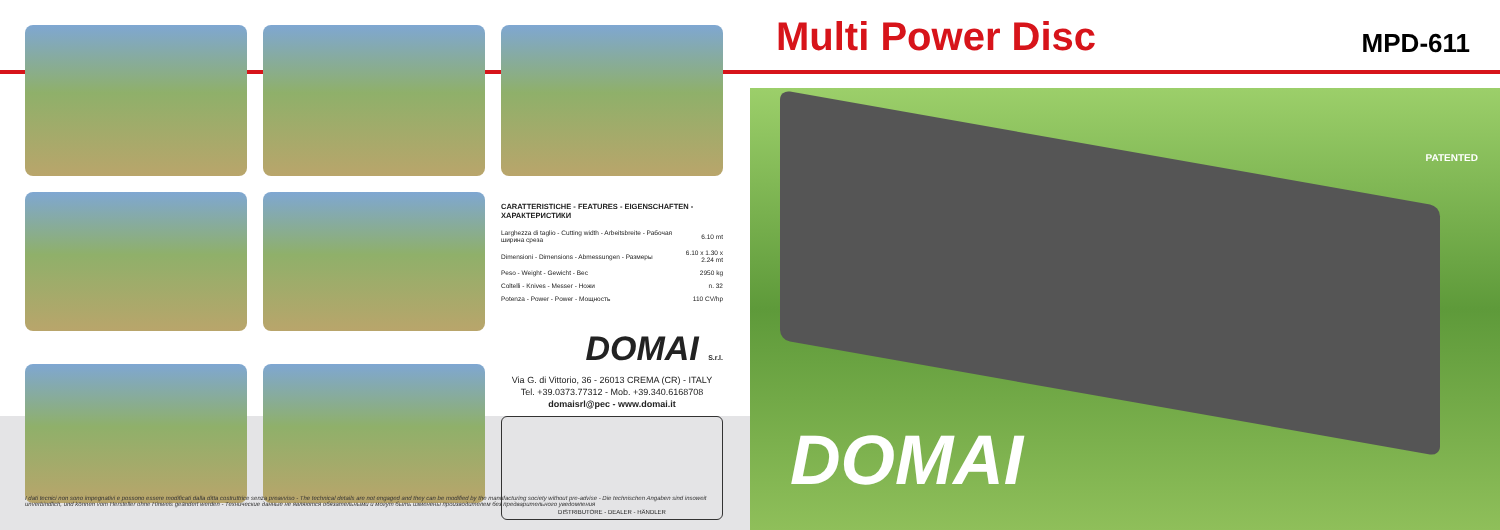CARATTERISTICHE - FEATURES - EIGENSCHAFTEN - ХАРАКТЕРИСТИКИ
| Larghezza di taglio - Cutting width - Arbeitsbreite - Рабочая ширина среза | 6.10 mt |
| Dimensioni - Dimensions - Abmessungen - Размеры | 6.10 x 1.30 x 2.24 mt |
| Peso - Weight - Gewicht - Вес | 2950 kg |
| Coltelli - Knives - Messer - Ножи | n. 32 |
| Potenza - Power - Power - Мощность | 110 CV/hp |
DOMAI S.r.l.
Via G. di Vittorio, 36 - 26013 CREMA (CR) - ITALY
Tel. +39.0373.77312 - Mob. +39.340.6168708
domaisrl@pec - www.domai.it
DISTRIBUTORE - DEALER - HÄNDLER
I dati tecnici non sono impegnativi e possono essere modificati dalla ditta costruttrice senza preavviso - The technical details are not engaged and they can be modified by the manufacturing society without pre-advise - Die technischen Angaben sind insoweit unverbindlich, und können vom Hersteller ohne Hinweis geändert werden - Технические данные не являются обязательными и могут быть изменены производителем без предварительного уведомления
Multi Power Disc MPD-611
PATENTED
DOMAI